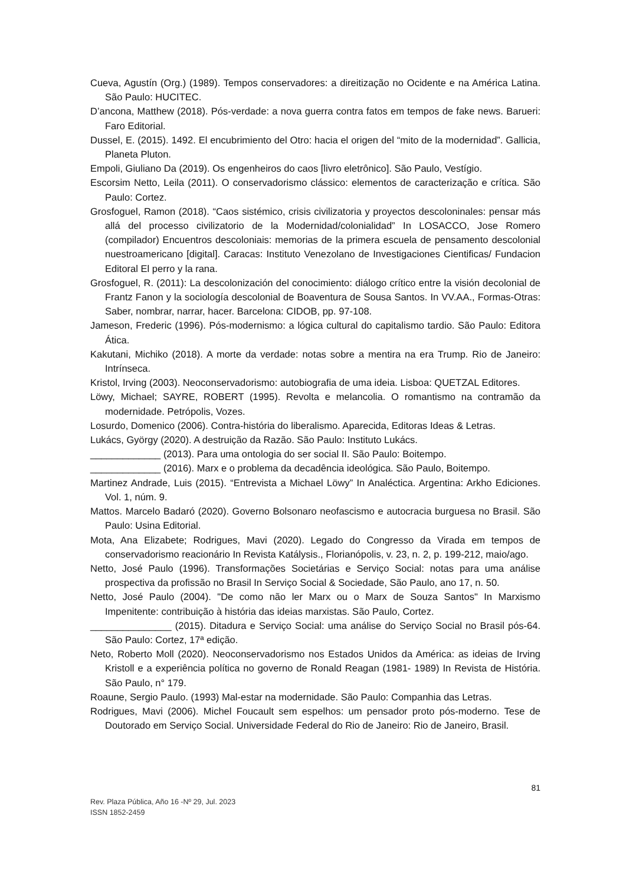Cueva, Agustín (Org.) (1989). Tempos conservadores: a direitização no Ocidente e na América Latina. São Paulo: HUCITEC.
D’ancona, Matthew (2018). Pós-verdade: a nova guerra contra fatos em tempos de fake news. Barueri: Faro Editorial.
Dussel, E. (2015). 1492. El encubrimiento del Otro: hacia el origen del “mito de la modernidad”. Gallicia, Planeta Pluton.
Empoli, Giuliano Da (2019). Os engenheiros do caos [livro eletrônico]. São Paulo, Vestígio.
Escorsim Netto, Leila (2011). O conservadorismo clássico: elementos de caracterização e crítica. São Paulo: Cortez.
Grosfoguel, Ramon (2018). “Caos sistémico, crisis civilizatoria y proyectos descoloninales: pensar más allá del processo civilizatorio de la Modernidad/colonialidad” In LOSACCO, Jose Romero (compilador) Encuentros descoloniais: memorias de la primera escuela de pensamento descolonial nuestroamericano [digital]. Caracas: Instituto Venezolano de Investigaciones Cientificas/ Fundacion Editoral El perro y la rana.
Grosfoguel, R. (2011): La descolonización del conocimiento: diálogo crítico entre la visión decolonial de Frantz Fanon y la sociología descolonial de Boaventura de Sousa Santos. In VV.AA., Formas-Otras: Saber, nombrar, narrar, hacer. Barcelona: CIDOB, pp. 97-108.
Jameson, Frederic (1996). Pós-modernismo: a lógica cultural do capitalismo tardio. São Paulo: Editora Ática.
Kakutani, Michiko (2018). A morte da verdade: notas sobre a mentira na era Trump. Rio de Janeiro: Intrínseca.
Kristol, Irving (2003). Neoconservadorismo: autobiografia de uma ideia. Lisboa: QUETZAL Editores.
Löwy, Michael; SAYRE, ROBERT (1995). Revolta e melancolia. O romantismo na contramão da modernidade. Petrópolis, Vozes.
Losurdo, Domenico (2006). Contra-história do liberalismo. Aparecida, Editoras Ideas & Letras.
Lukács, György (2020). A destruição da Razão. São Paulo: Instituto Lukács.
_____________ (2013). Para uma ontologia do ser social II. São Paulo: Boitempo.
_____________ (2016). Marx e o problema da decadência ideológica. São Paulo, Boitempo.
Martinez Andrade, Luis (2015). “Entrevista a Michael Löwy” In Analéctica. Argentina: Arkho Ediciones. Vol. 1, núm. 9.
Mattos. Marcelo Badaró (2020). Governo Bolsonaro neofascismo e autocracia burguesa no Brasil. São Paulo: Usina Editorial.
Mota, Ana Elizabete; Rodrigues, Mavi (2020). Legado do Congresso da Virada em tempos de conservadorismo reacionário In Revista Katálysis., Florianópolis, v. 23, n. 2, p. 199-212, maio/ago.
Netto, José Paulo (1996). Transformações Societárias e Serviço Social: notas para uma análise prospectiva da profissão no Brasil In Serviço Social & Sociedade, São Paulo, ano 17, n. 50.
Netto, José Paulo (2004). "De como não ler Marx ou o Marx de Souza Santos" In Marxismo Impenitente: contribuição à história das ideias marxistas. São Paulo, Cortez.
_______________ (2015). Ditadura e Serviço Social: uma análise do Serviço Social no Brasil pós-64. São Paulo: Cortez, 17ª edição.
Neto, Roberto Moll (2020). Neoconservadorismo nos Estados Unidos da América: as ideias de Irving Kristoll e a experiência política no governo de Ronald Reagan (1981- 1989) In Revista de História. São Paulo, n° 179.
Roaune, Sergio Paulo. (1993) Mal-estar na modernidade. São Paulo: Companhia das Letras.
Rodrigues, Mavi (2006). Michel Foucault sem espelhos: um pensador proto pós-moderno. Tese de Doutorado em Serviço Social. Universidade Federal do Rio de Janeiro: Rio de Janeiro, Brasil.
81
Rev. Plaza Pública, Año 16 -Nº 29, Jul. 2023
ISSN 1852-2459